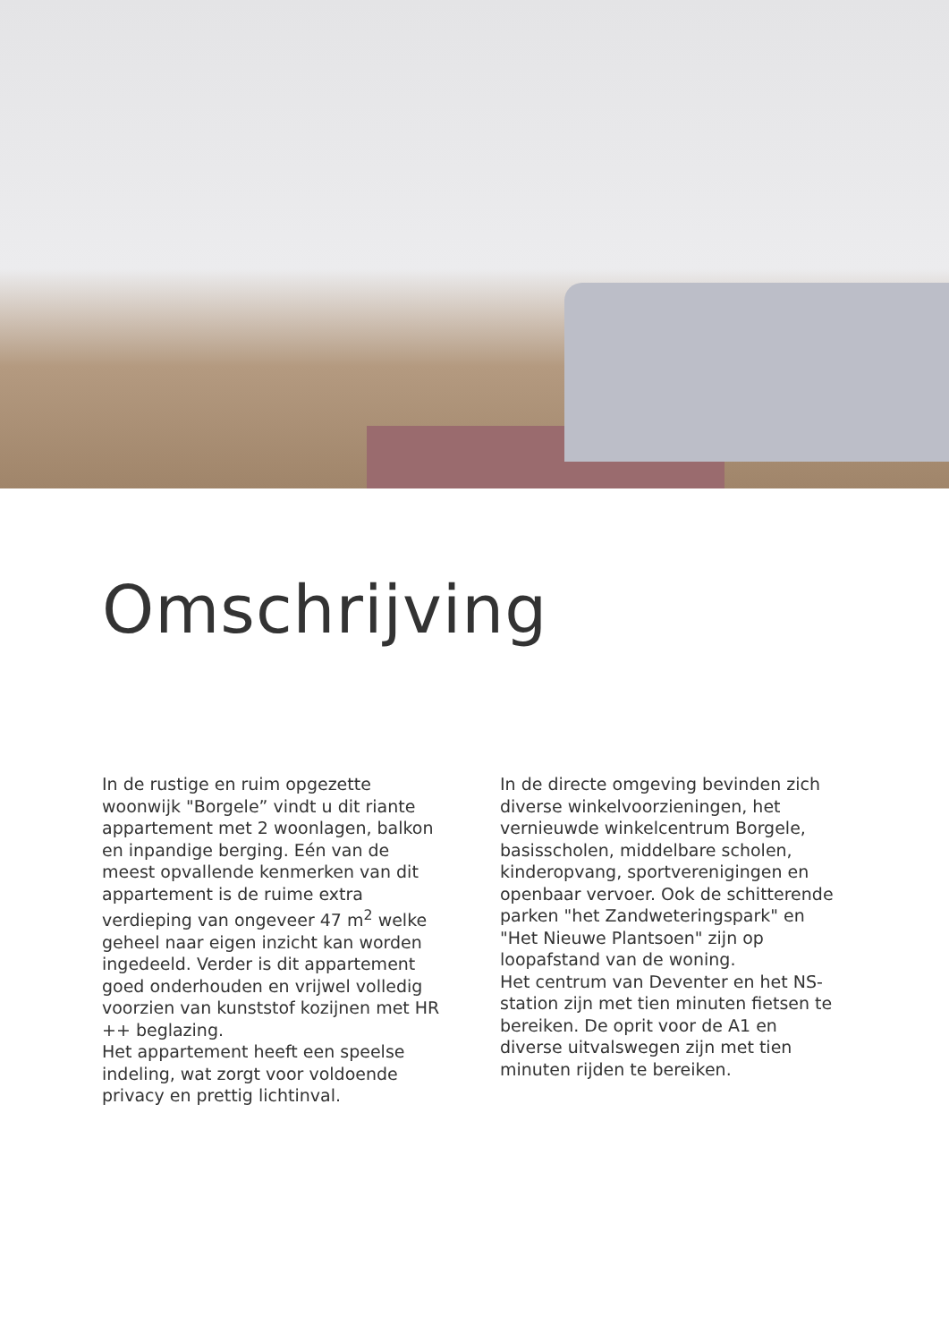Omschrijving
In de rustige en ruim opgezette woonwijk "Borgele” vindt u dit riante appartement met 2 woonlagen, balkon en inpandige berging. Eén van de meest opvallende kenmerken van dit appartement is de ruime extra verdieping van ongeveer 47 m<sup>2</sup> welke geheel naar eigen inzicht kan worden ingedeeld. Verder is dit appartement goed onderhouden en vrijwel volledig voorzien van kunststof kozijnen met HR ++ beglazing.
Het appartement heeft een speelse indeling, wat zorgt voor voldoende privacy en prettig lichtinval.
In de directe omgeving bevinden zich diverse winkelvoorzieningen, het vernieuwde winkelcentrum Borgele, basisscholen, middelbare scholen, kinderopvang, sportverenigingen en openbaar vervoer. Ook de schitterende parken "het Zandweteringspark" en "Het Nieuwe Plantsoen" zijn op loopafstand van de woning.
Het centrum van Deventer en het NS-station zijn met tien minuten fietsen te bereiken. De oprit voor de A1 en diverse uitvalswegen zijn met tien minuten rijden te bereiken.